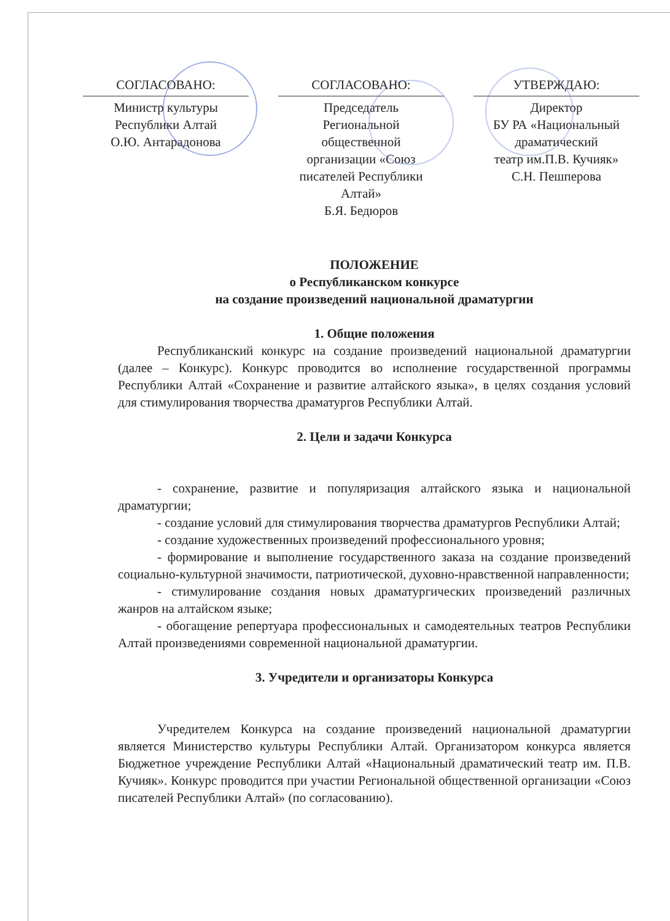СОГЛАСОВАНО:
Министр культуры
Республики Алтай
О.Ю. Антарадонова
СОГЛАСОВАНО:
Председатель
Региональной
общественной
организации «Союз
писателей Республики
Алтай»
Б.Я. Бедюров
УТВЕРЖДАЮ:
Директор
БУ РА «Национальный
драматический
театр им.П.В. Кучияк»
С.Н. Пешперова
ПОЛОЖЕНИЕ
о Республиканском конкурсе
на создание произведений национальной драматургии
1. Общие положения
Республиканский конкурс на создание произведений национальной драматургии (далее – Конкурс). Конкурс проводится во исполнение государственной программы Республики Алтай «Сохранение и развитие алтайского языка», в целях создания условий для стимулирования творчества драматургов Республики Алтай.
2. Цели и задачи Конкурса
- сохранение, развитие и популяризация алтайского языка и национальной драматургии;
- создание условий для стимулирования творчества драматургов Республики Алтай;
- создание художественных произведений профессионального уровня;
- формирование и выполнение государственного заказа на создание произведений социально-культурной значимости, патриотической, духовно-нравственной направленности;
- стимулирование создания новых драматургических произведений различных жанров на алтайском языке;
- обогащение репертуара профессиональных и самодеятельных театров Республики Алтай произведениями современной национальной драматургии.
3. Учредители и организаторы Конкурса
Учредителем Конкурса на создание произведений национальной драматургии является Министерство культуры Республики Алтай. Организатором конкурса является Бюджетное учреждение Республики Алтай «Национальный драматический театр им. П.В. Кучияк». Конкурс проводится при участии Региональной общественной организации «Союз писателей Республики Алтай» (по согласованию).